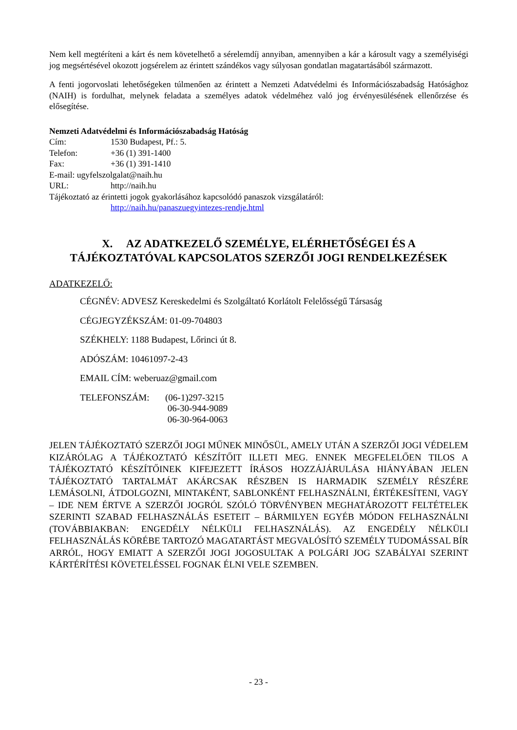Nem kell megtéríteni a kárt és nem követelhető a sérelemdíj annyiban, amennyiben a kár a károsult vagy a személyiségi jog megsértésével okozott jogsérelem az érintett szándékos vagy súlyosan gondatlan magatartásából származott.
A fenti jogorvoslati lehetőségeken túlmenően az érintett a Nemzeti Adatvédelmi és Információszabadság Hatósághoz (NAIH) is fordulhat, melynek feladata a személyes adatok védelméhez való jog érvényesülésének ellenőrzése és elősegítése.
Nemzeti Adatvédelmi és Információszabadság Hatóság
Cím: 1530 Budapest, Pf.: 5.
Telefon: +36 (1) 391-1400
Fax: +36 (1) 391-1410
E-mail: ugyfelszolgalat@naih.hu
URL: http://naih.hu
Tájékoztató az érintetti jogok gyakorlásához kapcsolódó panaszok vizsgálatáról:
http://naih.hu/panaszuegyintezes-rendje.html
X. AZ ADATKEZELŐ SZEMÉLYE, ELÉRHETŐSÉGEI ÉS A TÁJÉKOZTATÓVAL KAPCSOLATOS SZERZŐI JOGI RENDELKEZÉSEK
ADATKEZELŐ:
CÉGNÉV: ADVESZ Kereskedelmi és Szolgáltató Korlátolt Felelősségű Társaság
CÉGJEGYZÉKSZÁM: 01-09-704803
SZÉKHELY: 1188 Budapest, Lőrinci út 8.
ADÓSZÁM: 10461097-2-43
EMAIL CÍM: weberuaz@gmail.com
TELEFONSZÁM: (06-1)297-3215
06-30-944-9089
06-30-964-0063
JELEN TÁJÉKOZTATÓ SZERZŐI JOGI MŰNEK MINŐSÜL, AMELY UTÁN A SZERZŐI JOGI VÉDELEM KIZÁRÓLAG A TÁJÉKOZTATÓ KÉSZÍTŐIT ILLETI MEG. ENNEK MEGFELELŐEN TILOS A TÁJÉKOZTATÓ KÉSZÍTŐINEK KIFEJEZETT ÍRÁSOS HOZZÁJÁRULÁSA HIÁNYÁBAN JELEN TÁJÉKOZTATÓ TARTALMÁT AKÁRCSAK RÉSZBEN IS HARMADIK SZEMÉLY RÉSZÉRE LEMÁSOLNI, ÁTDOLGOZNI, MINTAKÉNT, SABLONKÉNT FELHASZNÁLNI, ÉRTÉKESÍTENI, VAGY – IDE NEM ÉRTVE A SZERZŐI JOGRÓL SZÓLÓ TÖRVÉNYBEN MEGHATÁROZOTT FELTÉTELEK SZERINTI SZABAD FELHASZNÁLÁS ESETEIT – BÁRMILYEN EGYÉB MÓDON FELHASZNÁLNI (TOVÁBBIAKBAN: ENGEDÉLY NÉLKÜLI FELHASZNÁLÁS). AZ ENGEDÉLY NÉLKÜLI FELHASZNÁLÁS KÖRÉBE TARTOZÓ MAGATARTÁST MEGVALÓSÍTÓ SZEMÉLY TUDOMÁSSAL BÍR ARRÓL, HOGY EMIATT A SZERZŐI JOGI JOGOSULTAK A POLGÁRI JOG SZABÁLYAI SZERINT KÁRTÉRÍTÉSI KÖVETELÉSSEL FOGNAK ÉLNI VELE SZEMBEN.
- 23 -